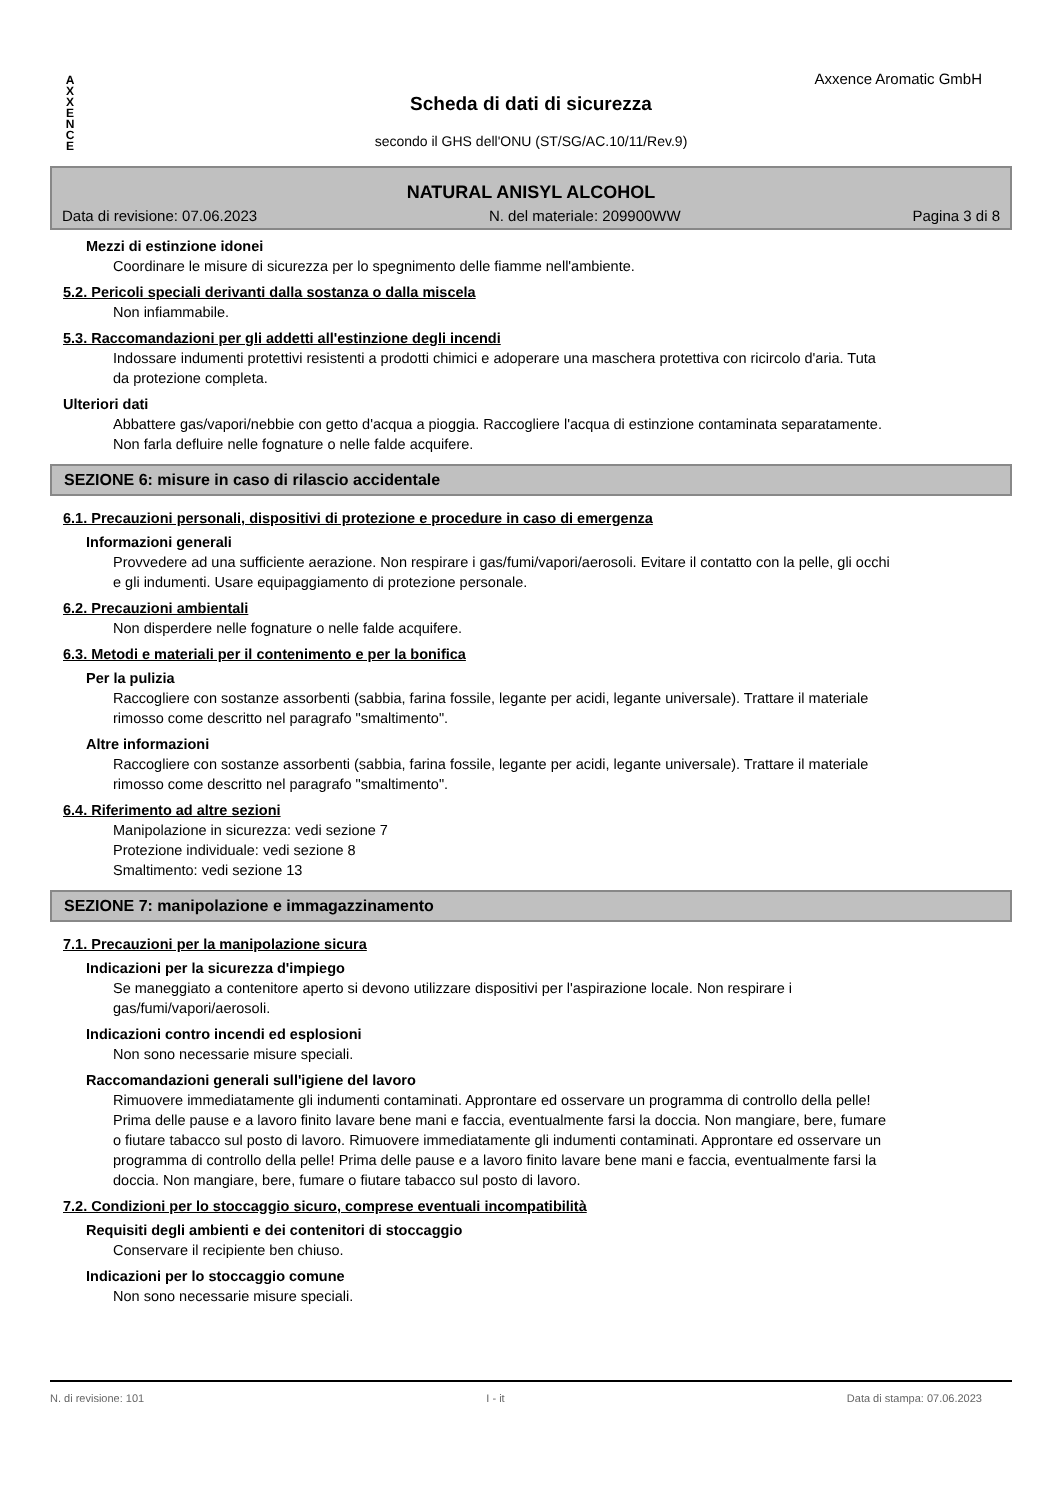A
X
X
E
N
C
E
Axxence Aromatic GmbH
Scheda di dati di sicurezza
secondo il GHS dell'ONU (ST/SG/AC.10/11/Rev.9)
NATURAL ANISYL ALCOHOL
Data di revisione: 07.06.2023 N. del materiale: 209900WW Pagina 3 di 8
Mezzi di estinzione idonei
Coordinare le misure di sicurezza per lo spegnimento delle fiamme nell'ambiente.
5.2. Pericoli speciali derivanti dalla sostanza o dalla miscela
Non infiammabile.
5.3. Raccomandazioni per gli addetti all'estinzione degli incendi
Indossare indumenti protettivi resistenti a prodotti chimici e adoperare una maschera protettiva con ricircolo d'aria. Tuta da protezione completa.
Ulteriori dati
Abbattere gas/vapori/nebbie con getto d'acqua a pioggia. Raccogliere l'acqua di estinzione contaminata separatamente. Non farla defluire nelle fognature o nelle falde acquifere.
SEZIONE 6: misure in caso di rilascio accidentale
6.1. Precauzioni personali, dispositivi di protezione e procedure in caso di emergenza
Informazioni generali
Provvedere ad una sufficiente aerazione. Non respirare i gas/fumi/vapori/aerosoli. Evitare il contatto con la pelle, gli occhi e gli indumenti. Usare equipaggiamento di protezione personale.
6.2. Precauzioni ambientali
Non disperdere nelle fognature o nelle falde acquifere.
6.3. Metodi e materiali per il contenimento e per la bonifica
Per la pulizia
Raccogliere con sostanze assorbenti (sabbia, farina fossile, legante per acidi, legante universale). Trattare il materiale rimosso come descritto nel paragrafo "smaltimento".
Altre informazioni
Raccogliere con sostanze assorbenti (sabbia, farina fossile, legante per acidi, legante universale). Trattare il materiale rimosso come descritto nel paragrafo "smaltimento".
6.4. Riferimento ad altre sezioni
Manipolazione in sicurezza: vedi sezione 7
Protezione individuale: vedi sezione 8
Smaltimento: vedi sezione 13
SEZIONE 7: manipolazione e immagazzinamento
7.1. Precauzioni per la manipolazione sicura
Indicazioni per la sicurezza d'impiego
Se maneggiato a contenitore aperto si devono utilizzare dispositivi per l'aspirazione locale. Non respirare i gas/fumi/vapori/aerosoli.
Indicazioni contro incendi ed esplosioni
Non sono necessarie misure speciali.
Raccomandazioni generali sull'igiene del lavoro
Rimuovere immediatamente gli indumenti contaminati. Approntare ed osservare un programma di controllo della pelle! Prima delle pause e a lavoro finito lavare bene mani e faccia, eventualmente farsi la doccia. Non mangiare, bere, fumare o fiutare tabacco sul posto di lavoro. Rimuovere immediatamente gli indumenti contaminati. Approntare ed osservare un programma di controllo della pelle! Prima delle pause e a lavoro finito lavare bene mani e faccia, eventualmente farsi la doccia. Non mangiare, bere, fumare o fiutare tabacco sul posto di lavoro.
7.2. Condizioni per lo stoccaggio sicuro, comprese eventuali incompatibilità
Requisiti degli ambienti e dei contenitori di stoccaggio
Conservare il recipiente ben chiuso.
Indicazioni per lo stoccaggio comune
Non sono necessarie misure speciali.
N. di revisione: 101 I - it Data di stampa: 07.06.2023